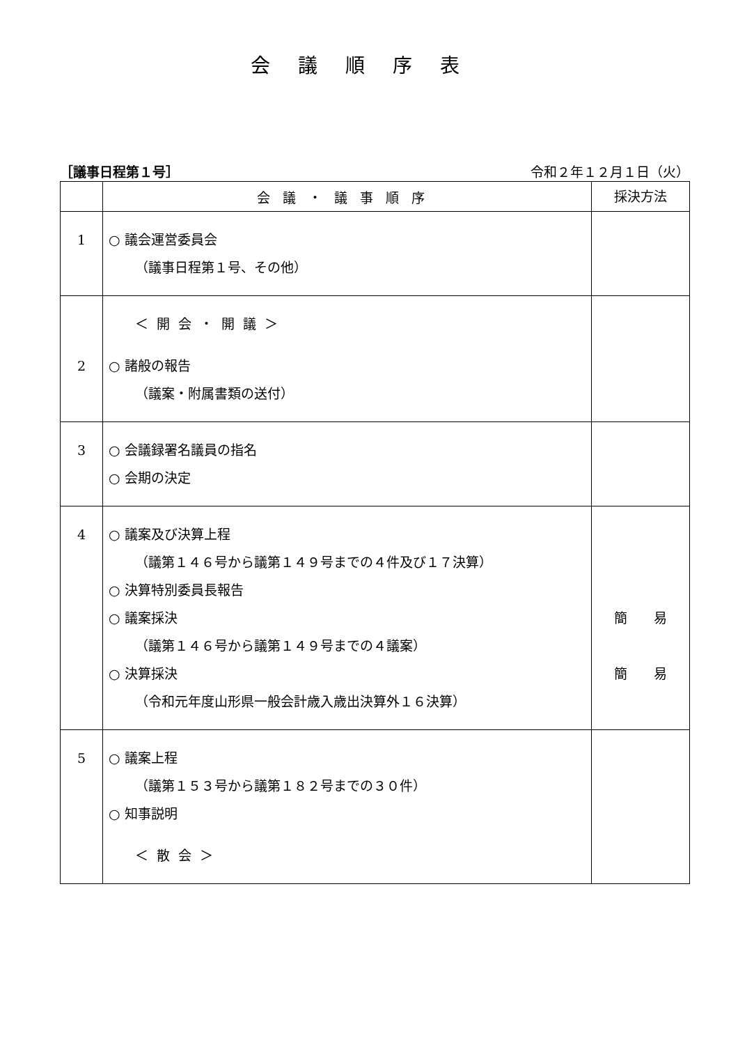会議順序表
［議事日程第１号］ 令和２年１２月１日（火）
| | 会議・議事順序 | 採決方法 |
| --- | --- | --- |
| 1 | ○ 議会運営委員会 （議事日程第１号、その他） | |
| 2 | ＜開会・開議＞ ○ 諸般の報告 （議案・附属書類の送付） | |
| 3 | ○ 会議録署名議員の指名 ○ 会期の決定 | |
| 4 | ○ 議案及び決算上程 （議第１４６号から議第１４９号までの４件及び１７決算） ○ 決算特別委員長報告 ○ 議案採決 （議第１４６号から議第１４９号までの４議案） ○ 決算採決 （令和元年度山形県一般会計歳入歳出決算外１６決算） | 簡 易 簡 易 |
| 5 | ○ 議案上程 （議第１５３号から議第１８２号までの３０件） ○ 知事説明 ＜散会＞ | |